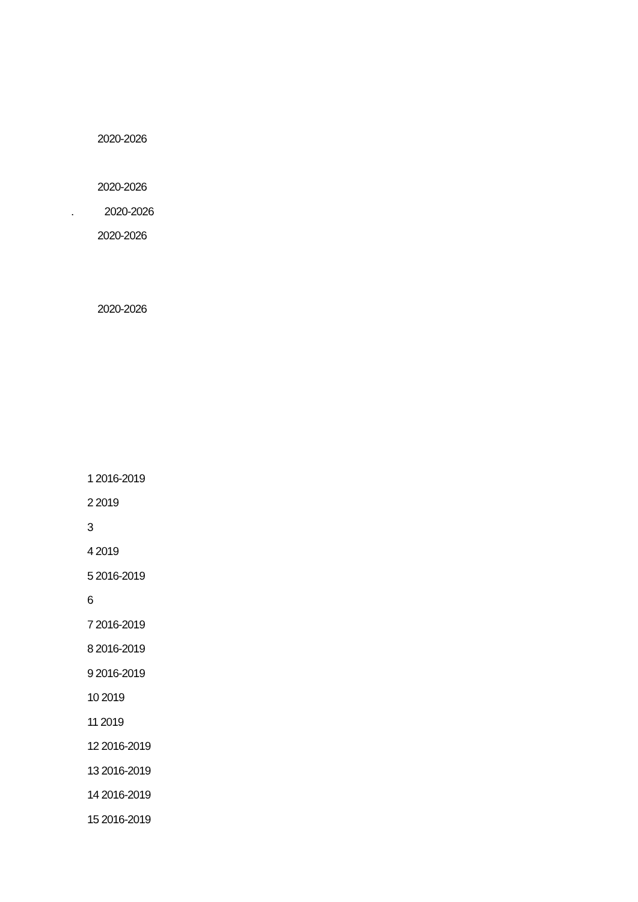2020-2026
2020-2026
. 2020-2026
2020-2026
2020-2026
1 2016-2019
2 2019
3
4 2019
5 2016-2019
6
7 2016-2019
8 2016-2019
9 2016-2019
10 2019
11 2019
12 2016-2019
13 2016-2019
14 2016-2019
15 2016-2019